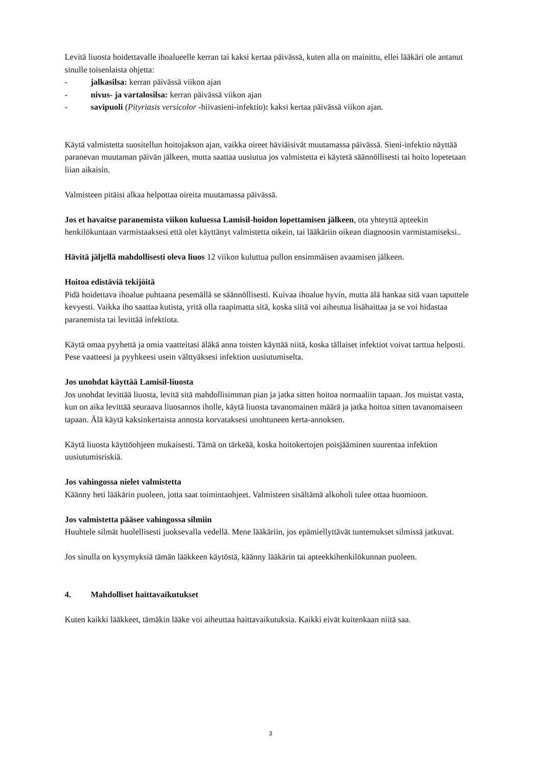Levitä liuosta hoidettavalle ihoalueelle kerran tai kaksi kertaa päivässä, kuten alla on mainittu, ellei lääkäri ole antanut sinulle toisenlaista ohjetta:
- jalkasilsa: kerran päivässä viikon ajan
- nivus- ja vartalosilsa: kerran päivässä viikon ajan
- savipuoli (Pityriasis versicolor -hiivasieni-infektio): kaksi kertaa päivässä viikon ajan.
Käytä valmistetta suositellun hoitojakson ajan, vaikka oireet häviäisivät muutamassa päivässä. Sieni-infektio näyttää paranevan muutaman päivän jälkeen, mutta saattaa uusiutua jos valmistetta ei käytetä säännöllisesti tai hoito lopetetaan liian aikaisin.
Valmisteen pitäisi alkaa helpottaa oireita muutamassa päivässä.
Jos et havaitse paranemista viikon kuluessa Lamisil-hoidon lopettamisen jälkeen, ota yhteyttä apteekin henkilökuntaan varmistaaksesi että olet käyttänyt valmistetta oikein, tai lääkäriin oikean diagnoosin varmistamiseksi..
Hävitä jäljellä mahdollisesti oleva liuos 12 viikon kuluttua pullon ensimmäisen avaamisen jälkeen.
Hoitoa edistäviä tekijöitä
Pidä hoidettava ihoalue puhtaana pesemällä se säännöllisesti. Kuivaa ihoalue hyvin, mutta älä hankaa sitä vaan taputtele kevyesti. Vaikka iho saattaa kutista, yritä olla raapimatta sitä, koska siitä voi aiheutua lisähaittaa ja se voi hidastaa paranemista tai levittää infektiota.
Käytä omaa pyyhettä ja omia vaatteitasi äläkä anna toisten käyttää niitä, koska tällaiset infektiot voivat tarttua helposti. Pese vaatteesi ja pyyhkeesi usein välttyäksesi infektion uusiutumiselta.
Jos unohdat käyttää Lamisil-liuosta
Jos unohdat levittää liuosta, levitä sitä mahdollisimman pian ja jatka sitten hoitoa normaaliin tapaan. Jos muistat vasta, kun on aika levittää seuraava liuosannos iholle, käytä liuosta tavanomainen määrä ja jatka hoitoa sitten tavanomaiseen tapaan. Älä käytä kaksinkertaista annosta korvataksesi unohtuneen kerta-annoksen.
Käytä liuosta käyttöohjeen mukaisesti. Tämä on tärkeää, koska hoitokertojen poisjääminen suurentaa infektion uusiutumisriskiä.
Jos vahingossa nielet valmistetta
Käänny heti lääkärin puoleen, jotta saat toimintaohjeet. Valmisteen sisältämä alkoholi tulee ottaa huomioon.
Jos valmistetta pääsee vahingossa silmiin
Huuhtele silmät huolellisesti juoksevalla vedellä. Mene lääkäriin, jos epämiellyttävät tuntemukset silmissä jatkuvat.
Jos sinulla on kysymyksiä tämän lääkkeen käytöstä, käänny lääkärin tai apteekkihenkilökunnan puoleen.
4. Mahdolliset haittavaikutukset
Kuten kaikki lääkkeet, tämäkin lääke voi aiheuttaa haittavaikutuksia. Kaikki eivät kuitenkaan niitä saa.
3